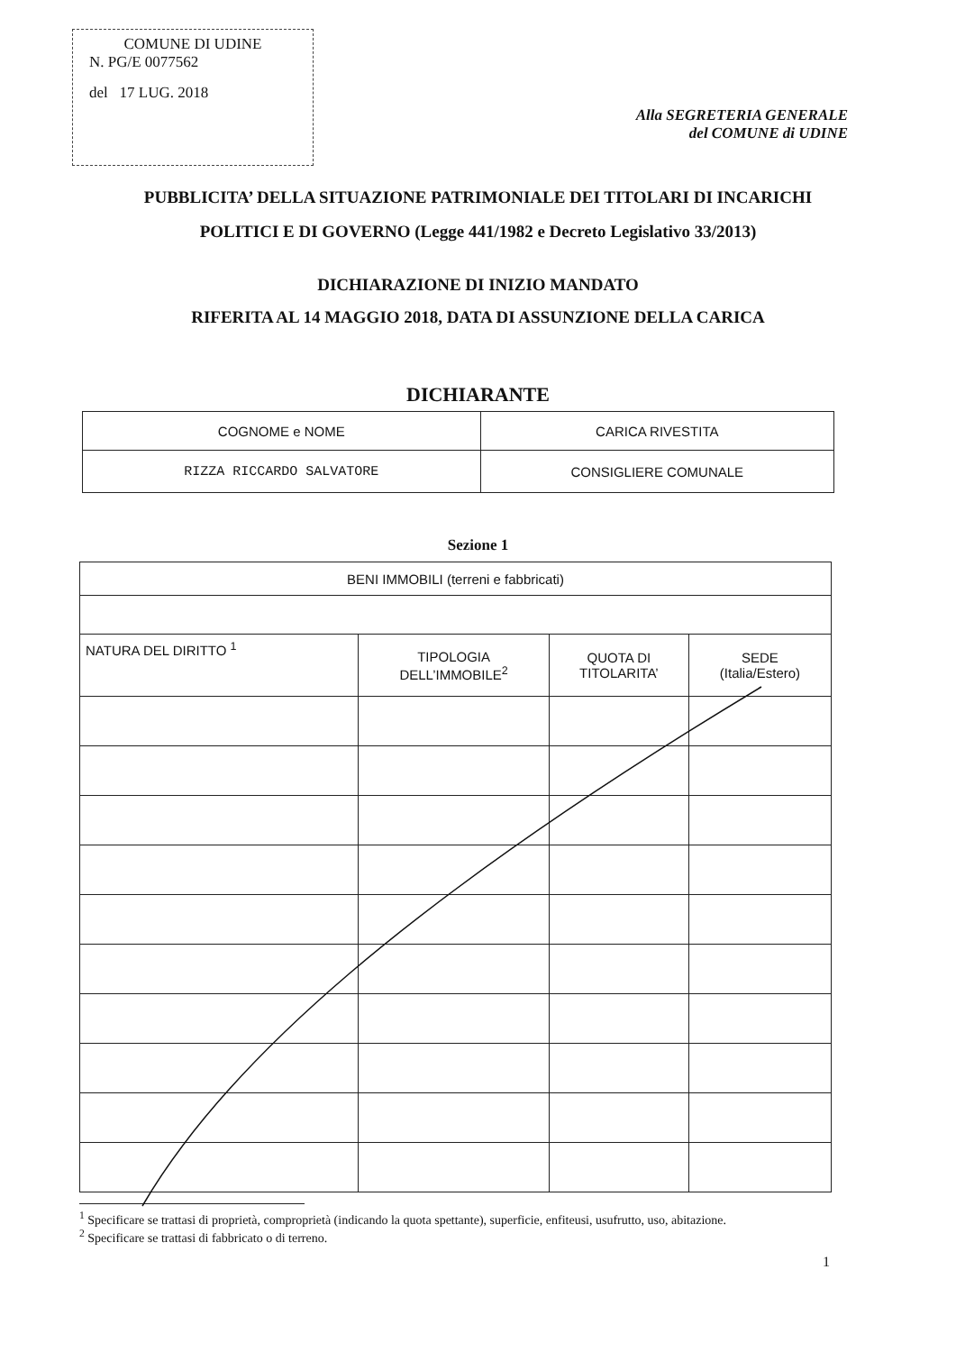COMUNE DI UDINE
N. PG/E 0077562
del 17 LUG. 2018
Alla SEGRETERIA GENERALE
del COMUNE di UDINE
PUBBLICITA’ DELLA SITUAZIONE PATRIMONIALE DEI TITOLARI DI INCARICHI
POLITICI E DI GOVERNO (Legge 441/1982 e Decreto Legislativo 33/2013)
DICHIARAZIONE DI INIZIO MANDATO
RIFERITA AL 14 MAGGIO 2018, DATA DI ASSUNZIONE DELLA CARICA
DICHIARANTE
| COGNOME e NOME | CARICA RIVESTITA |
| --- | --- |
| RIZZA RICCARDO SALVATORE | CONSIGLIERE COMUNALE |
Sezione 1
| BENI IMMOBILI (terreni e fabbricati) | | | |
| --- | --- | --- | --- |
| NATURA DEL DIRITTO <sup>1</sup> | TIPOLOGIA DELL’IMMOBILE<sup>2</sup> | QUOTA DI TITOLARITA’ | SEDE (Italia/Estero) |
<sup>1</sup> Specificare se trattasi di proprietà, comproprietà (indicando la quota spettante), superficie, enfiteusi, usufrutto, uso, abitazione.
<sup>2</sup> Specificare se trattasi di fabbricato o di terreno.
1